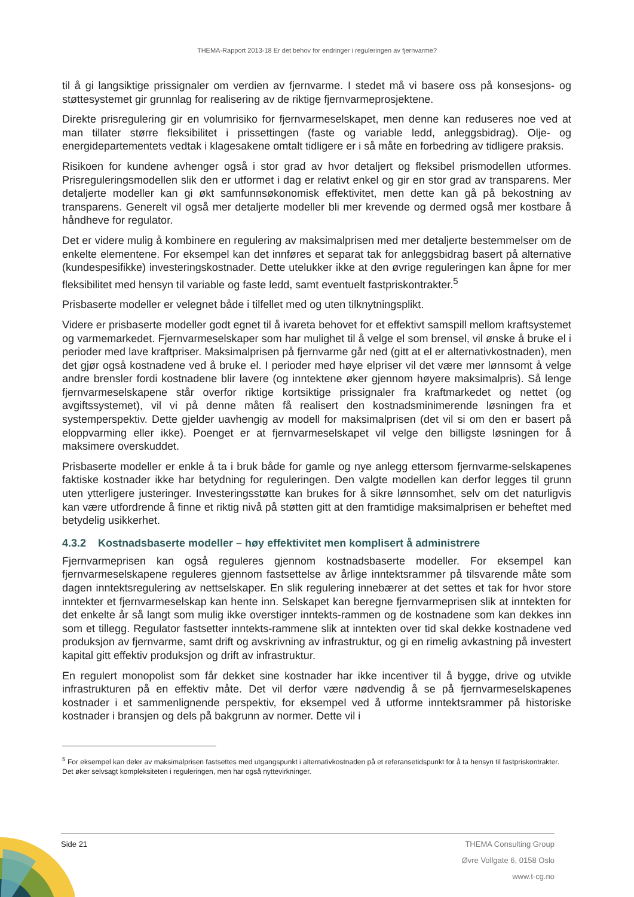THEMA-Rapport 2013-18 Er det behov for endringer i reguleringen av fjernvarme?
til å gi langsiktige prissignaler om verdien av fjernvarme. I stedet må vi basere oss på konsesjons- og støttesystemet gir grunnlag for realisering av de riktige fjernvarmeprosjektene.
Direkte prisregulering gir en volumrisiko for fjernvarmeselskapet, men denne kan reduseres noe ved at man tillater større fleksibilitet i prissettingen (faste og variable ledd, anleggsbidrag). Olje- og energidepartementets vedtak i klagesakene omtalt tidligere er i så måte en forbedring av tidligere praksis.
Risikoen for kundene avhenger også i stor grad av hvor detaljert og fleksibel prismodellen utformes. Prisreguleringsmodellen slik den er utformet i dag er relativt enkel og gir en stor grad av transparens. Mer detaljerte modeller kan gi økt samfunnsøkonomisk effektivitet, men dette kan gå på bekostning av transparens. Generelt vil også mer detaljerte modeller bli mer krevende og dermed også mer kostbare å håndheve for regulator.
Det er videre mulig å kombinere en regulering av maksimalprisen med mer detaljerte bestemmelser om de enkelte elementene. For eksempel kan det innføres et separat tak for anleggsbidrag basert på alternative (kundespesifikke) investeringskostnader. Dette utelukker ikke at den øvrige reguleringen kan åpne for mer fleksibilitet med hensyn til variable og faste ledd, samt eventuelt fastpriskontrakter.<sup>5</sup>
Prisbaserte modeller er velegnet både i tilfellet med og uten tilknytningsplikt.
Videre er prisbaserte modeller godt egnet til å ivareta behovet for et effektivt samspill mellom kraftsystemet og varmemarkedet. Fjernvarmeselskaper som har mulighet til å velge el som brensel, vil ønske å bruke el i perioder med lave kraftpriser. Maksimalprisen på fjernvarme går ned (gitt at el er alternativkostnaden), men det gjør også kostnadene ved å bruke el. I perioder med høye elpriser vil det være mer lønnsomt å velge andre brensler fordi kostnadene blir lavere (og inntektene øker gjennom høyere maksimalpris). Så lenge fjernvarmeselskapene står overfor riktige kortsiktige prissignaler fra kraftmarkedet og nettet (og avgiftssystemet), vil vi på denne måten få realisert den kostnadsminimerende løsningen fra et systemperspektiv. Dette gjelder uavhengig av modell for maksimalprisen (det vil si om den er basert på eloppvarming eller ikke). Poenget er at fjernvarmeselskapet vil velge den billigste løsningen for å maksimere overskuddet.
Prisbaserte modeller er enkle å ta i bruk både for gamle og nye anlegg ettersom fjernvarme-selskapenes faktiske kostnader ikke har betydning for reguleringen. Den valgte modellen kan derfor legges til grunn uten ytterligere justeringer. Investeringsstøtte kan brukes for å sikre lønnsomhet, selv om det naturligvis kan være utfordrende å finne et riktig nivå på støtten gitt at den framtidige maksimalprisen er beheftet med betydelig usikkerhet.
4.3.2 Kostnadsbaserte modeller – høy effektivitet men komplisert å administrere
Fjernvarmeprisen kan også reguleres gjennom kostnadsbaserte modeller. For eksempel kan fjernvarmeselskapene reguleres gjennom fastsettelse av årlige inntektsrammer på tilsvarende måte som dagen inntektsregulering av nettselskaper. En slik regulering innebærer at det settes et tak for hvor store inntekter et fjernvarmeselskap kan hente inn. Selskapet kan beregne fjernvarmeprisen slik at inntekten for det enkelte år så langt som mulig ikke overstiger inntekts-rammen og de kostnadene som kan dekkes inn som et tillegg. Regulator fastsetter inntekts-rammene slik at inntekten over tid skal dekke kostnadene ved produksjon av fjernvarme, samt drift og avskrivning av infrastruktur, og gi en rimelig avkastning på investert kapital gitt effektiv produksjon og drift av infrastruktur.
En regulert monopolist som får dekket sine kostnader har ikke incentiver til å bygge, drive og utvikle infrastrukturen på en effektiv måte. Det vil derfor være nødvendig å se på fjernvarmeselskapenes kostnader i et sammenlignende perspektiv, for eksempel ved å utforme inntektsrammer på historiske kostnader i bransjen og dels på bakgrunn av normer. Dette vil i
<sup>5</sup> For eksempel kan deler av maksimalprisen fastsettes med utgangspunkt i alternativkostnaden på et referansetidspunkt for å ta hensyn til fastpriskontrakter. Det øker selvsagt kompleksiteten i reguleringen, men har også nyttevirkninger.
Side 21
THEMA Consulting Group
Øvre Vollgate 6, 0158 Oslo
www.t-cg.no